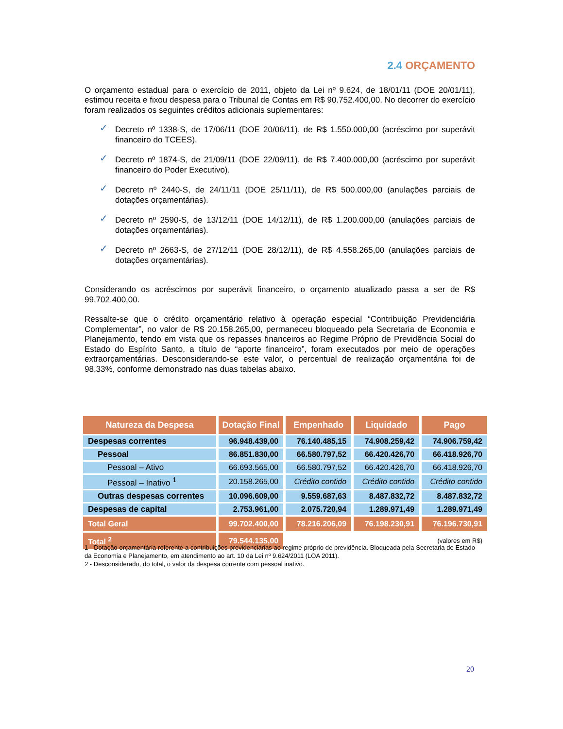2.4 ORÇAMENTO
O orçamento estadual para o exercício de 2011, objeto da Lei nº 9.624, de 18/01/11 (DOE 20/01/11), estimou receita e fixou despesa para o Tribunal de Contas em R$ 90.752.400,00. No decorrer do exercício foram realizados os seguintes créditos adicionais suplementares:
✓ Decreto nº 1338-S, de 17/06/11 (DOE 20/06/11), de R$ 1.550.000,00 (acréscimo por superávit financeiro do TCEES).
✓ Decreto nº 1874-S, de 21/09/11 (DOE 22/09/11), de R$ 7.400.000,00 (acréscimo por superávit financeiro do Poder Executivo).
✓ Decreto nº 2440-S, de 24/11/11 (DOE 25/11/11), de R$ 500.000,00 (anulações parciais de dotações orçamentárias).
✓ Decreto nº 2590-S, de 13/12/11 (DOE 14/12/11), de R$ 1.200.000,00 (anulações parciais de dotações orçamentárias).
✓ Decreto nº 2663-S, de 27/12/11 (DOE 28/12/11), de R$ 4.558.265,00 (anulações parciais de dotações orçamentárias).
Considerando os acréscimos por superávit financeiro, o orçamento atualizado passa a ser de R$ 99.702.400,00.
Ressalte-se que o crédito orçamentário relativo à operação especial “Contribuição Previdenciária Complementar”, no valor de R$ 20.158.265,00, permaneceu bloqueado pela Secretaria de Economia e Planejamento, tendo em vista que os repasses financeiros ao Regime Próprio de Previdência Social do Estado do Espírito Santo, a título de “aporte financeiro”, foram executados por meio de operações extraorçamentárias. Desconsiderando-se este valor, o percentual de realização orçamentária foi de 98,33%, conforme demonstrado nas duas tabelas abaixo.
| Natureza da Despesa | Dotação Final | Empenhado | Liquidado | Pago |
| --- | --- | --- | --- | --- |
| Despesas correntes | 96.948.439,00 | 76.140.485,15 | 74.908.259,42 | 74.906.759,42 |
| Pessoal | 86.851.830,00 | 66.580.797,52 | 66.420.426,70 | 66.418.926,70 |
| Pessoal – Ativo | 66.693.565,00 | 66.580.797,52 | 66.420.426,70 | 66.418.926,70 |
| Pessoal – Inativo <sup>1</sup> | 20.158.265,00 | Crédito contido | Crédito contido | Crédito contido |
| Outras despesas correntes | 10.096.609,00 | 9.559.687,63 | 8.487.832,72 | 8.487.832,72 |
| Despesas de capital | 2.753.961,00 | 2.075.720,94 | 1.289.971,49 | 1.289.971,49 |
| Total Geral | 99.702.400,00 | 78.216.206,09 | 76.198.230,91 | 76.196.730,91 |
| Total <sup>2</sup> | 79.544.135,00 | (valores em R$) | | |
1 - Dotação orçamentária referente a contribuições previdenciárias ao regime próprio de previdência. Bloqueada pela Secretaria de Estado da Economia e Planejamento, em atendimento ao art. 10 da Lei nº 9.624/2011 (LOA 2011).
2 - Desconsiderado, do total, o valor da despesa corrente com pessoal inativo.
20